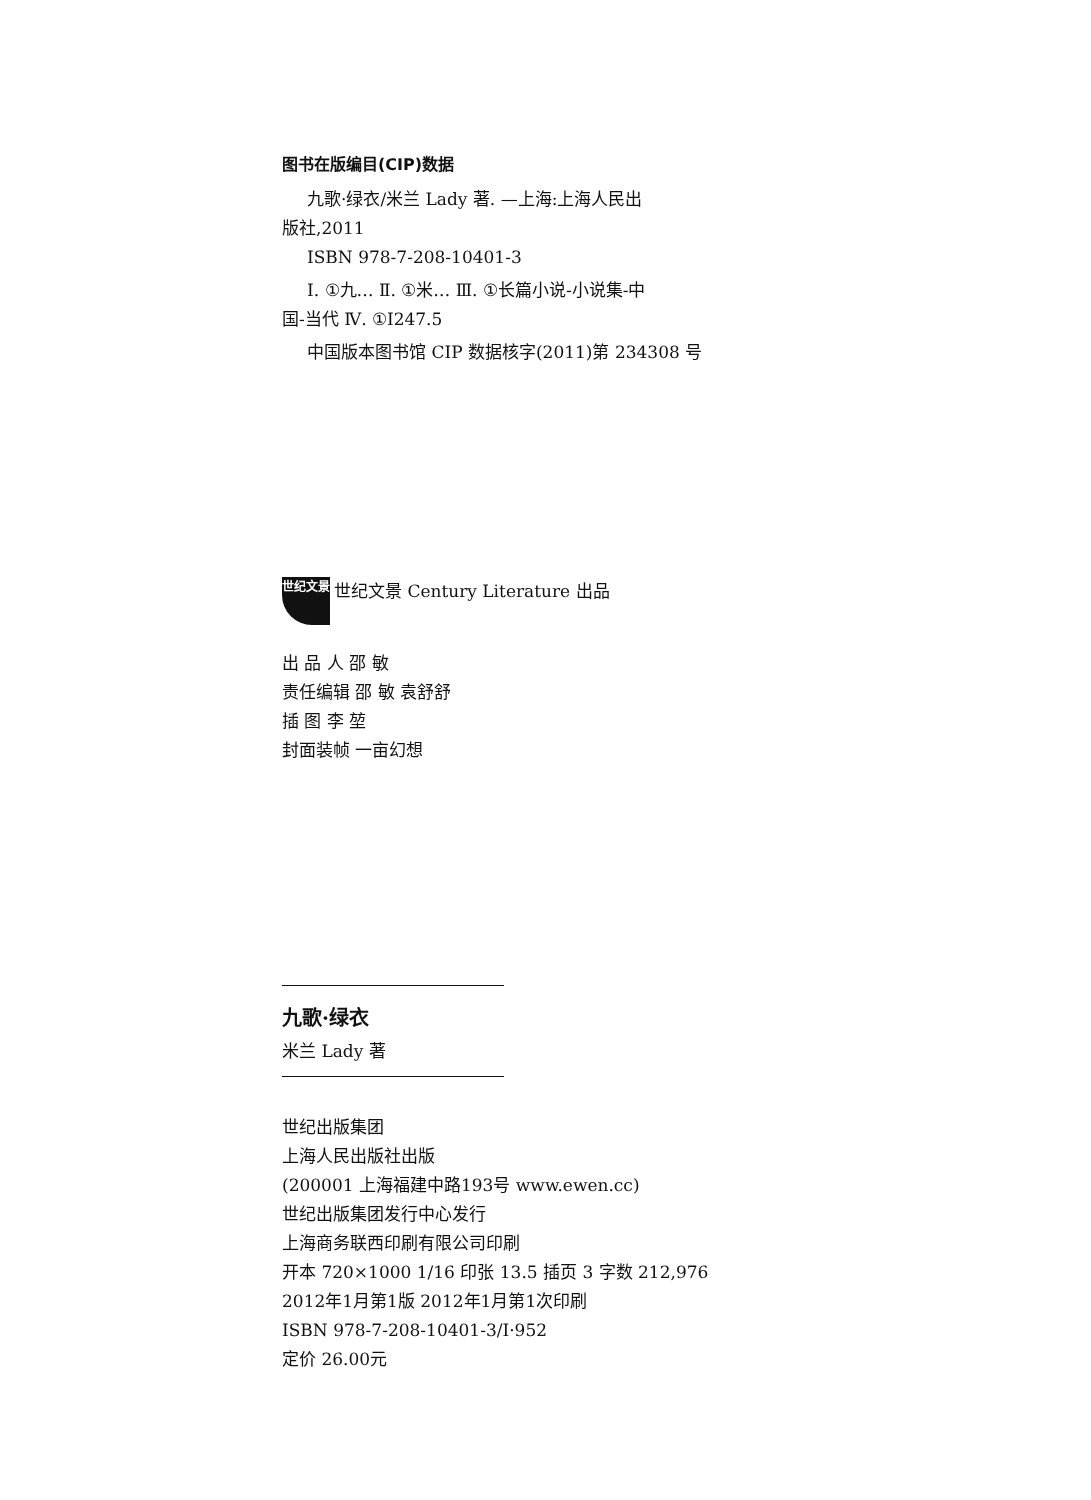图书在版编目(CIP)数据
九歌·绿衣/米兰 Lady 著. —上海:上海人民出
版社,2011
ISBN 978-7-208-10401-3
Ⅰ. ①九… Ⅱ. ①米… Ⅲ. ①长篇小说-小说集-中
国-当代 Ⅳ. ①I247.5
中国版本图书馆 CIP 数据核字(2011)第 234308 号
世纪文景
世纪文景 Century Literature 出品
出 品 人 邵 敏
责任编辑 邵 敏 袁舒舒
插 图 李 堃
封面装帧 一亩幻想
九歌·绿衣
米兰 Lady 著
世纪出版集团
上海人民出版社出版
(200001 上海福建中路193号 www.ewen.cc)
世纪出版集团发行中心发行
上海商务联西印刷有限公司印刷
开本 720×1000 1/16 印张 13.5 插页 3 字数 212,976
2012年1月第1版 2012年1月第1次印刷
ISBN 978-7-208-10401-3/I·952
定价 26.00元